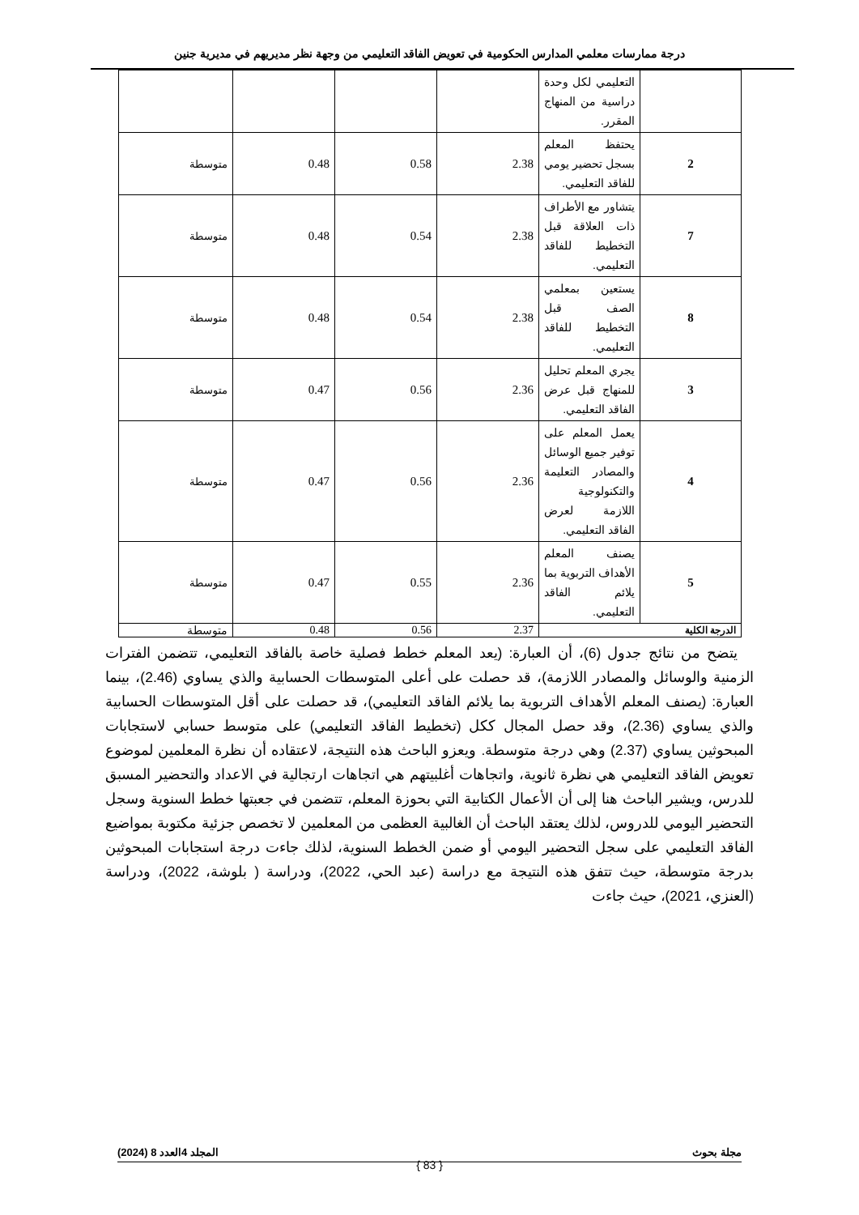درجة ممارسات معلمي المدارس الحكومية في تعويض الفاقد التعليمي من وجهة نظر مديريهم في مديرية جنين
| | التعليمي لكل وحدة دراسية من المنهاج المقرر. | | | | |
| 2 | يحتفظ المعلم بسجل تحضير يومي للفاقد التعليمي. | 2.38 | 0.58 | 0.48 | متوسطة |
| 7 | يتشاور مع الأطراف ذات العلاقة قبل التخطيط للفاقد التعليمي. | 2.38 | 0.54 | 0.48 | متوسطة |
| 8 | يستعين بمعلمي الصف قبل التخطيط للفاقد التعليمي. | 2.38 | 0.54 | 0.48 | متوسطة |
| 3 | يجري المعلم تحليل للمنهاج قبل عرض الفاقد التعليمي. | 2.36 | 0.56 | 0.47 | متوسطة |
| 4 | يعمل المعلم على توفير جميع الوسائل والمصادر التعليمة والتكنولوجية اللازمة لعرض الفاقد التعليمي. | 2.36 | 0.56 | 0.47 | متوسطة |
| 5 | يصنف المعلم الأهداف التربوية بما يلائم الفاقد التعليمي. | 2.36 | 0.55 | 0.47 | متوسطة |
| الدرجة الكلية | | 2.37 | 0.56 | 0.48 | متوسطة |
يتضح من نتائج جدول (6)، أن العبارة: (يعد المعلم خطط فصلية خاصة بالفاقد التعليمي، تتضمن الفترات الزمنية والوسائل والمصادر اللازمة)، قد حصلت على أعلى المتوسطات الحسابية والذي يساوي (2.46)، بينما العبارة: (يصنف المعلم الأهداف التربوية بما يلائم الفاقد التعليمي)، قد حصلت على أقل المتوسطات الحسابية والذي يساوي (2.36)، وقد حصل المجال ككل (تخطيط الفاقد التعليمي) على متوسط حسابي لاستجابات المبحوثين يساوي (2.37) وهي درجة متوسطة. ويعزو الباحث هذه النتيجة، لاعتقاده أن نظرة المعلمين لموضوع تعويض الفاقد التعليمي هي نظرة ثانوية، واتجاهات أغلبيتهم هي اتجاهات ارتجالية في الاعداد والتحضير المسبق للدرس، ويشير الباحث هنا إلى أن الأعمال الكتابية التي بحوزة المعلم، تتضمن في جعبتها خطط السنوية وسجل التحضير اليومي للدروس، لذلك يعتقد الباحث أن الغالبية العظمى من المعلمين لا تخصص جزئية مكتوبة بمواضيع الفاقد التعليمي على سجل التحضير اليومي أو ضمن الخطط السنوية، لذلك جاءت درجة استجابات المبحوثين بدرجة متوسطة، حيث تتفق هذه النتيجة مع دراسة (عبد الحي، 2022)، ودراسة ( بلوشة، 2022)، ودراسة (العنزي، 2021)، حيث جاءت
مجلة بحوث المجلد 4العدد 8 (2024)
{ 83 }